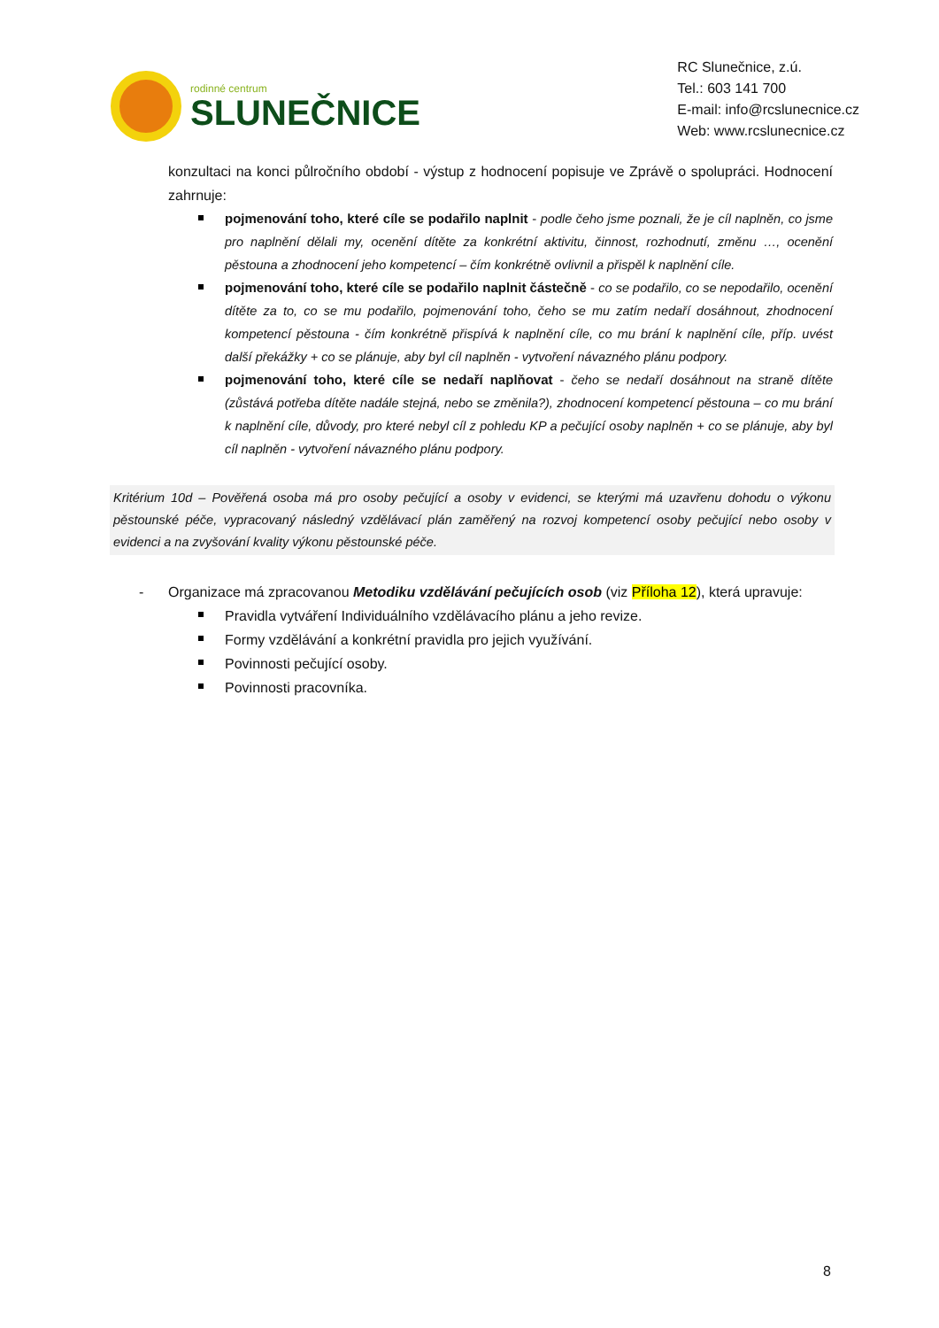rodinné centrum
SLUNEČNICE
RC Slunečnice, z.ú.
Tel.: 603 141 700
E-mail: info@rcslunecnice.cz
Web: www.rcslunecnice.cz
konzultaci na konci půlročního období - výstup z hodnocení popisuje ve Zprávě o spolupráci. Hodnocení zahrnuje:
pojmenování toho, které cíle se podařilo naplnit - podle čeho jsme poznali, že je cíl naplněn, co jsme pro naplnění dělali my, ocenění dítěte za konkrétní aktivitu, činnost, rozhodnutí, změnu …, ocenění pěstouna a zhodnocení jeho kompetencí – čím konkrétně ovlivnil a přispěl k naplnění cíle.
pojmenování toho, které cíle se podařilo naplnit částečně - co se podařilo, co se nepodařilo, ocenění dítěte za to, co se mu podařilo, pojmenování toho, čeho se mu zatím nedaří dosáhnout, zhodnocení kompetencí pěstouna - čím konkrétně přispívá k naplnění cíle, co mu brání k naplnění cíle, příp. uvést další překážky + co se plánuje, aby byl cíl naplněn - vytvoření návazného plánu podpory.
pojmenování toho, které cíle se nedaří naplňovat - čeho se nedaří dosáhnout na straně dítěte (zůstává potřeba dítěte nadále stejná, nebo se změnila?), zhodnocení kompetencí pěstouna – co mu brání k naplnění cíle, důvody, pro které nebyl cíl z pohledu KP a pečující osoby naplněn + co se plánuje, aby byl cíl naplněn - vytvoření návazného plánu podpory.
Kritérium 10d – Pověřená osoba má pro osoby pečující a osoby v evidenci, se kterými má uzavřenu dohodu o výkonu pěstounské péče, vypracovaný následný vzdělávací plán zaměřený na rozvoj kompetencí osoby pečující nebo osoby v evidenci a na zvyšování kvality výkonu pěstounské péče.
-
Organizace má zpracovanou Metodiku vzdělávání pečujících osob (viz Příloha 12), která upravuje:
Pravidla vytváření Individuálního vzdělávacího plánu a jeho revize.
Formy vzdělávání a konkrétní pravidla pro jejich využívání.
Povinnosti pečující osoby.
Povinnosti pracovníka.
8